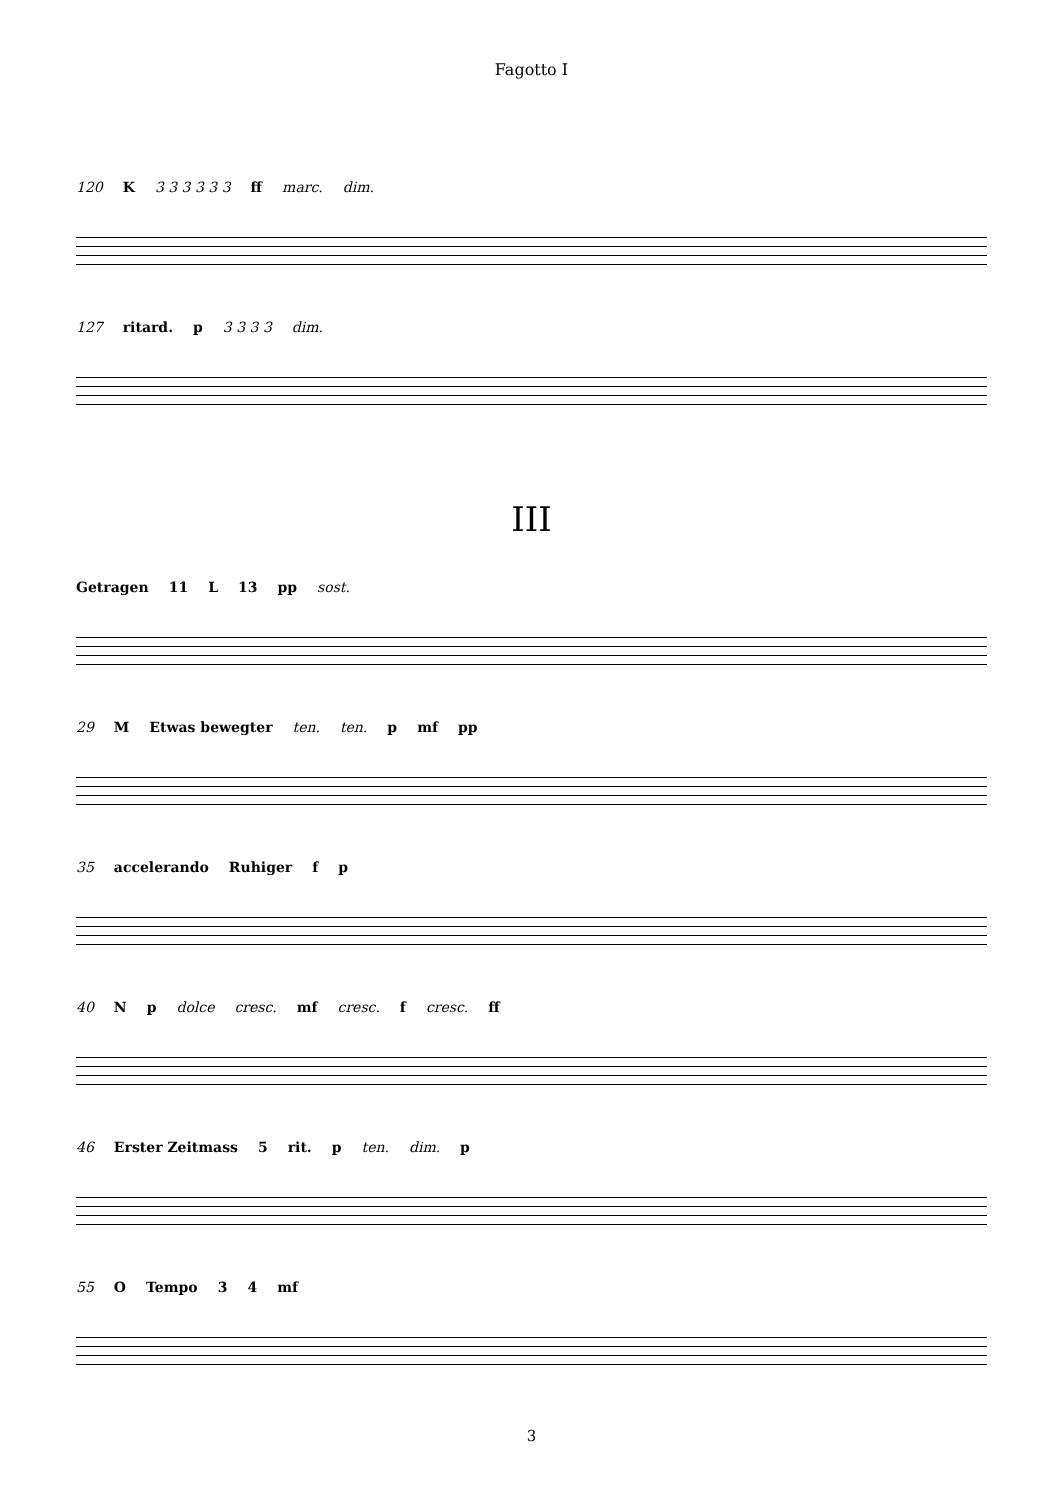Fagotto I
120 K 3 3 3 3 3 3 ff marc. dim.
127 ritard. p 3 3 3 3 dim.
III
Getragen 11 L 13 pp sost.
29 M Etwas bewegter ten. ten. p mf pp
35 accelerando Ruhiger f p
40 N p dolce cresc. mf cresc. f cresc. ff
46 Erster Zeitmass 5 rit. p ten. dim. p
55 O Tempo 3 4 mf
3